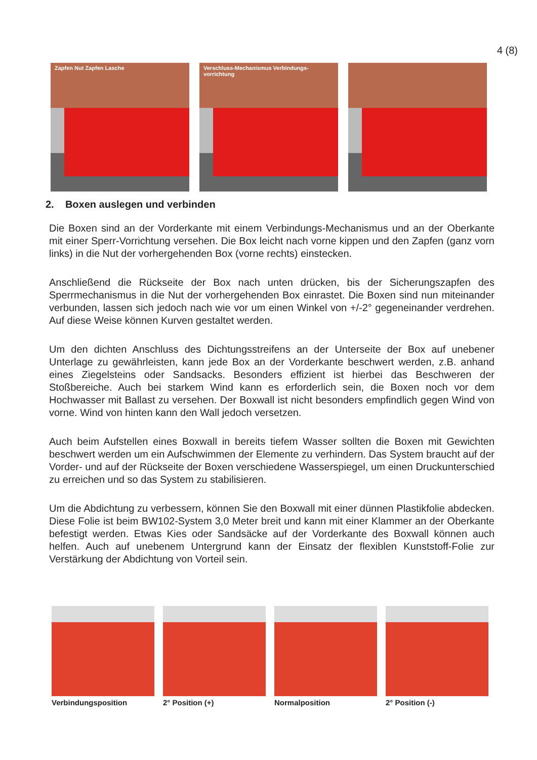4 (8)
Zapfen Nut Zapfen Lasche Verschluss-Mechanismus Verbindungs-vorrichtung
2. Boxen auslegen und verbinden
Die Boxen sind an der Vorderkante mit einem Verbindungs-Mechanismus und an der Oberkante mit einer Sperr-Vorrichtung versehen. Die Box leicht nach vorne kippen und den Zapfen (ganz vorn links) in die Nut der vorhergehenden Box (vorne rechts) einstecken.
Anschließend die Rückseite der Box nach unten drücken, bis der Sicherungszapfen des Sperrmechanismus in die Nut der vorhergehenden Box einrastet. Die Boxen sind nun miteinander verbunden, lassen sich jedoch nach wie vor um einen Winkel von +/-2° gegeneinander verdrehen. Auf diese Weise können Kurven gestaltet werden.
Um den dichten Anschluss des Dichtungsstreifens an der Unterseite der Box auf unebener Unterlage zu gewährleisten, kann jede Box an der Vorderkante beschwert werden, z.B. anhand eines Ziegelsteins oder Sandsacks. Besonders effizient ist hierbei das Beschweren der Stoßbereiche. Auch bei starkem Wind kann es erforderlich sein, die Boxen noch vor dem Hochwasser mit Ballast zu versehen. Der Boxwall ist nicht besonders empfindlich gegen Wind von vorne. Wind von hinten kann den Wall jedoch versetzen.
Auch beim Aufstellen eines Boxwall in bereits tiefem Wasser sollten die Boxen mit Gewichten beschwert werden um ein Aufschwimmen der Elemente zu verhindern. Das System braucht auf der Vorder- und auf der Rückseite der Boxen verschiedene Wasserspiegel, um einen Druckunterschied zu erreichen und so das System zu stabilisieren.
Um die Abdichtung zu verbessern, können Sie den Boxwall mit einer dünnen Plastikfolie abdecken. Diese Folie ist beim BW102-System 3,0 Meter breit und kann mit einer Klammer an der Oberkante befestigt werden. Etwas Kies oder Sandsäcke auf der Vorderkante des Boxwall können auch helfen. Auch auf unebenem Untergrund kann der Einsatz der flexiblen Kunststoff-Folie zur Verstärkung der Abdichtung von Vorteil sein.
Verbindungsposition 2° Position (+) Normalposition 2° Position (-)